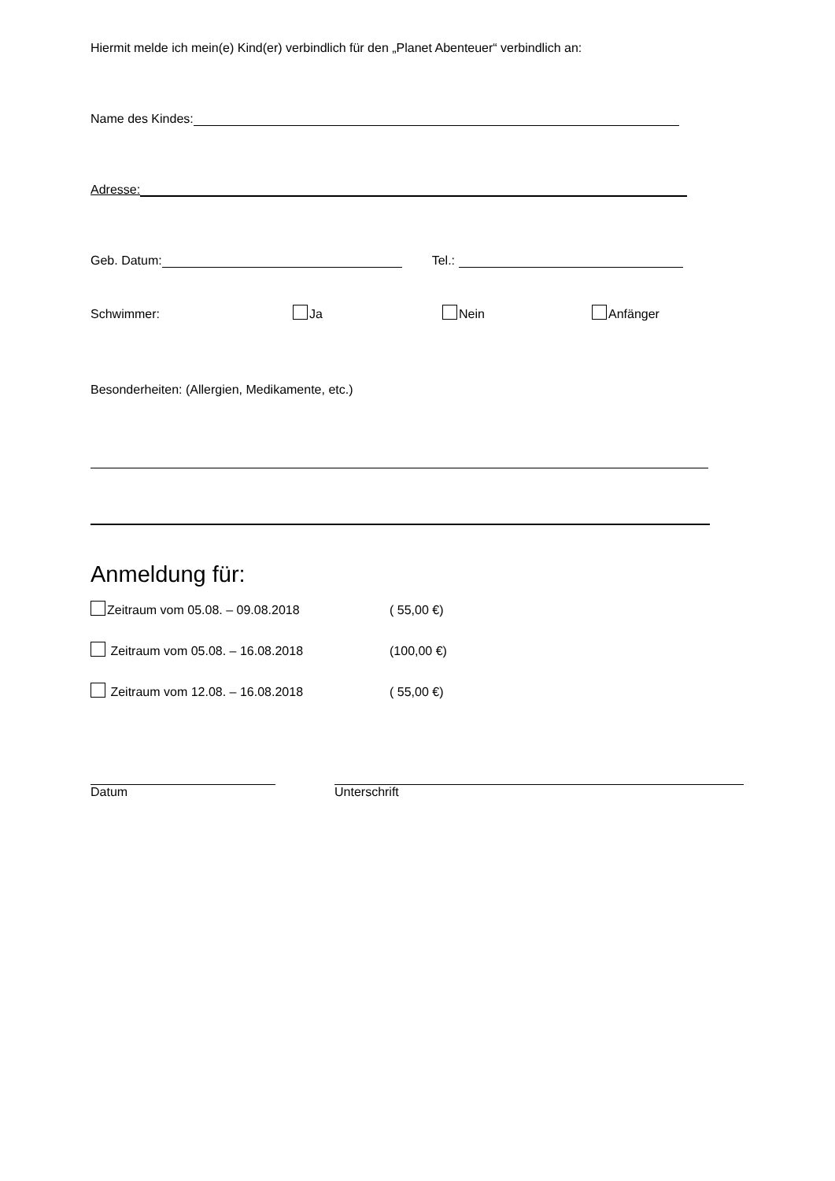Hiermit melde ich mein(e) Kind(er) verbindlich für den „Planet Abenteuer“ verbindlich an:
Name des Kindes:
Adresse:
Geb. Datum: Tel.:
Schwimmer: Ja Nein Anfänger
Besonderheiten: (Allergien, Medikamente, etc.)
Anmeldung für:
Zeitraum vom 05.08. – 09.08.2018 ( 55,00 €)
Zeitraum vom 05.08. – 16.08.2018 (100,00 €)
Zeitraum vom 12.08. – 16.08.2018 ( 55,00 €)
Datum Unterschrift